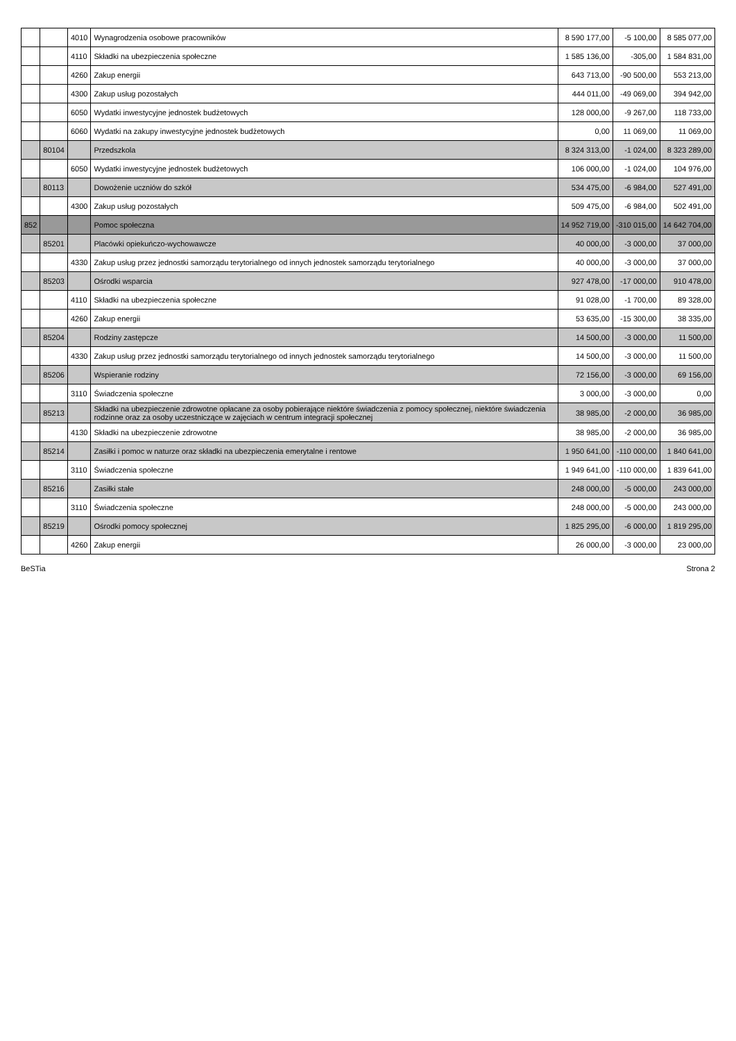| | | 4010 | Wynagrodzenia osobowe pracowników | 8 590 177,00 | -5 100,00 | 8 585 077,00 |
| | | 4110 | Składki na ubezpieczenia społeczne | 1 585 136,00 | -305,00 | 1 584 831,00 |
| | | 4260 | Zakup energii | 643 713,00 | -90 500,00 | 553 213,00 |
| | | 4300 | Zakup usług pozostałych | 444 011,00 | -49 069,00 | 394 942,00 |
| | | 6050 | Wydatki inwestycyjne jednostek budżetowych | 128 000,00 | -9 267,00 | 118 733,00 |
| | | 6060 | Wydatki na zakupy inwestycyjne jednostek budżetowych | 0,00 | 11 069,00 | 11 069,00 |
| | 80104 | | Przedszkola | 8 324 313,00 | -1 024,00 | 8 323 289,00 |
| | | 6050 | Wydatki inwestycyjne jednostek budżetowych | 106 000,00 | -1 024,00 | 104 976,00 |
| | 80113 | | Dowożenie uczniów do szkół | 534 475,00 | -6 984,00 | 527 491,00 |
| | | 4300 | Zakup usług pozostałych | 509 475,00 | -6 984,00 | 502 491,00 |
| 852 | | | Pomoc społeczna | 14 952 719,00 | -310 015,00 | 14 642 704,00 |
| | 85201 | | Placówki opiekuńczo-wychowawcze | 40 000,00 | -3 000,00 | 37 000,00 |
| | | 4330 | Zakup usług przez jednostki samorządu terytorialnego od innych jednostek samorządu terytorialnego | 40 000,00 | -3 000,00 | 37 000,00 |
| | 85203 | | Ośrodki wsparcia | 927 478,00 | -17 000,00 | 910 478,00 |
| | | 4110 | Składki na ubezpieczenia społeczne | 91 028,00 | -1 700,00 | 89 328,00 |
| | | 4260 | Zakup energii | 53 635,00 | -15 300,00 | 38 335,00 |
| | 85204 | | Rodziny zastępcze | 14 500,00 | -3 000,00 | 11 500,00 |
| | | 4330 | Zakup usług przez jednostki samorządu terytorialnego od innych jednostek samorządu terytorialnego | 14 500,00 | -3 000,00 | 11 500,00 |
| | 85206 | | Wspieranie rodziny | 72 156,00 | -3 000,00 | 69 156,00 |
| | | 3110 | Świadczenia społeczne | 3 000,00 | -3 000,00 | 0,00 |
| | 85213 | | Składki na ubezpieczenie zdrowotne opłacane za osoby pobierające niektóre świadczenia z pomocy społecznej, niektóre świadczenia rodzinne oraz za osoby uczestniczące w zajęciach w centrum integracji społecznej | 38 985,00 | -2 000,00 | 36 985,00 |
| | | 4130 | Składki na ubezpieczenie zdrowotne | 38 985,00 | -2 000,00 | 36 985,00 |
| | 85214 | | Zasiłki i pomoc w naturze oraz składki na ubezpieczenia emerytalne i rentowe | 1 950 641,00 | -110 000,00 | 1 840 641,00 |
| | | 3110 | Świadczenia społeczne | 1 949 641,00 | -110 000,00 | 1 839 641,00 |
| | 85216 | | Zasiłki stałe | 248 000,00 | -5 000,00 | 243 000,00 |
| | | 3110 | Świadczenia społeczne | 248 000,00 | -5 000,00 | 243 000,00 |
| | 85219 | | Ośrodki pomocy społecznej | 1 825 295,00 | -6 000,00 | 1 819 295,00 |
| | | 4260 | Zakup energii | 26 000,00 | -3 000,00 | 23 000,00 |
BeSTia Strona 2